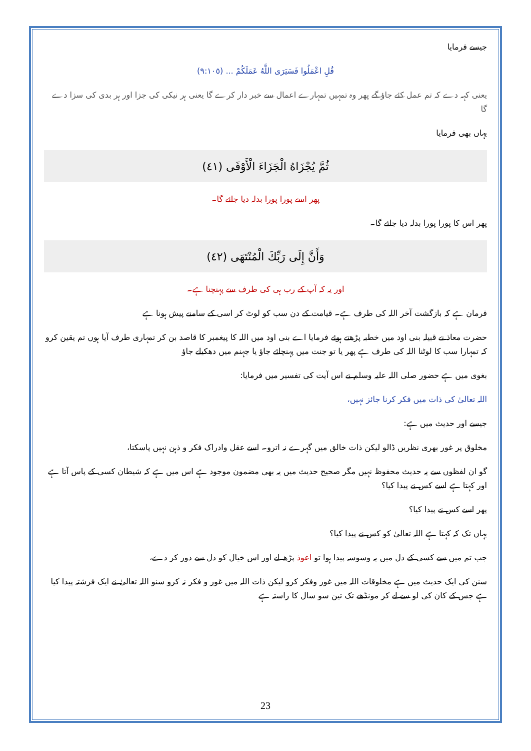جیسے فرمایا
قُلِ اعْمَلُوا فَسَيَرَى اللَّهُ عَمَلَكُمْ ... (٩:١٠٥)
یعنی کہہ دے کہ تم عمل کئے جاؤ گے پھر وہ تمہیں تمہارے اعمال سے خبر دار کرے گا یعنی ہر نیکی کی جزا اور ہر بدی کی سزا دے گا
یہاں بھی فرمایا
ثُمَّ يُجْزَاهُ الْجَزَاءَ الْأَوْفَى (٤١)
پھر اسے پورا پورا بدلہ دیا جائے گا۔
پھر اس کا پورا پورا بدلہ دیا جائے گا۔
وَأَنَّ إِلَى رَبِّكَ الْمُنْتَهَى (٤٢)
اور یہ کہ آپ کے رب ہی کی طرف سے پہنچنا ہے۔
فرمان ہے کہ بازگشت آخر اللہ کی طرف ہے۔ قیامت کے دن سب کو لوٹ کر اسی کے سامنے پیش ہونا ہے
حضرت معاذ نے قبیلہ بنی اود میں خطبہ پڑھتے ہوئے فرمایا اے بنی اود میں اللہ کا پیغمبر کا قاصد بن کر تمہاری طرف آیا ہوں تم یقین کرو کہ تمہارا سب کا لوٹنا اللہ کی طرف ہے پھر یا تو جنت میں پہنچائے جاؤ یا جہنم میں دھکیلے جاؤ
بغوی میں ہے حضور صلی اللہ علیہ وسلم نے اس آیت کی تفسیر میں فرمایا:
اللہ تعالیٰ کی ذات میں فکر کرنا جائز نہیں،
جیسے اور حدیث میں ہے:
مخلوق پر غور بھری نظریں ڈالو لیکن ذات خالق میں گہرے نہ اترو۔ اسے عقل وادراک فکر و ذہن نہیں پاسکتا،
گو ان لفظوں سے یہ حدیث محفوظ نہیں مگر صحیح حدیث میں یہ بھی مضمون موجود ہے اس میں ہے کہ شیطان کسی کے پاس آتا ہے اور کہتا ہے اسے کس نے پیدا کیا؟
پھر اسے کس نے پیدا کیا؟
یہاں تک کہ کہتا ہے اللہ تعالیٰ کو کس نے پیدا کیا؟
جب تم میں سے کسی کے دل میں یہ وسوسہ پیدا ہوا تو اعوذ پڑھ لے اور اس خیال کو دل سے دور کر دے،
سنن کی ایک حدیث میں ہے مخلوقات اللہ میں غور وفکر کرو لیکن ذات اللہ میں غور و فکر نہ کرو سنو اللہ تعالیٰ نے ایک فرشتہ پیدا کیا ہے جس کے کان کی لو سے لے کر مونڈھے تک تین سو سال کا راستہ ہے
23